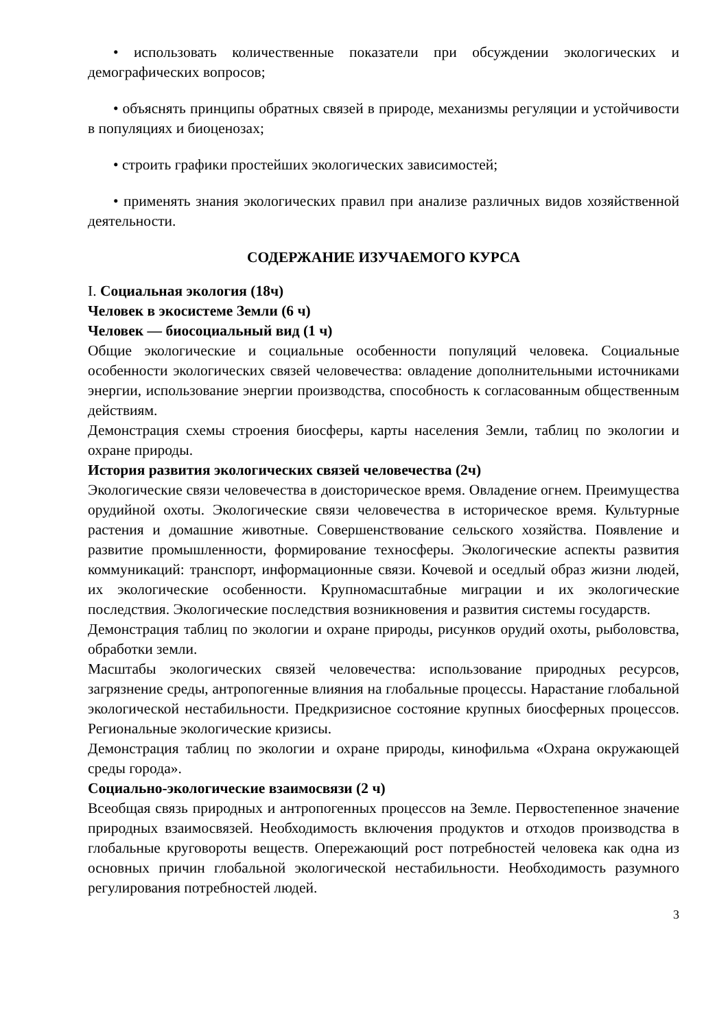• использовать количественные показатели при обсуждении экологических и демографических вопросов;
• объяснять принципы обратных связей в природе, механизмы регуляции и устойчивости в популяциях и биоценозах;
• строить графики простейших экологических зависимостей;
• применять знания экологических правил при анализе различных видов хозяйственной деятельности.
СОДЕРЖАНИЕ ИЗУЧАЕМОГО КУРСА
I. Социальная экология (18ч)
Человек в экосистеме Земли (6 ч)
Человек — биосоциальный вид (1 ч)
Общие экологические и социальные особенности популяций человека. Социальные особенности экологических связей человечества: овладение дополнительными источниками энергии, использование энергии производства, способность к согласованным общественным действиям.
Демонстрация схемы строения биосферы, карты населения Земли, таблиц по экологии и охране природы.
История развития экологических связей человечества (2ч)
Экологические связи человечества в доисторическое время. Овладение огнем. Преимущества орудийной охоты. Экологические связи человечества в историческое время. Культурные растения и домашние животные. Совершенствование сельского хозяйства. Появление и развитие промышленности, формирование техносферы. Экологические аспекты развития коммуникаций: транспорт, информационные связи. Кочевой и оседлый образ жизни людей, их экологические особенности. Крупномасштабные миграции и их экологические последствия. Экологические последствия возникновения и развития системы государств.
Демонстрация таблиц по экологии и охране природы, рисунков орудий охоты, рыболовства, обработки земли.
Масштабы экологических связей человечества: использование природных ресурсов, загрязнение среды, антропогенные влияния на глобальные процессы. Нарастание глобальной экологической нестабильности. Предкризисное состояние крупных биосферных процессов. Региональные экологические кризисы.
Демонстрация таблиц по экологии и охране природы, кинофильма «Охрана окружающей среды города».
Социально-экологические взаимосвязи (2 ч)
Всеобщая связь природных и антропогенных процессов на Земле. Первостепенное значение природных взаимосвязей. Необходимость включения продуктов и отходов производства в глобальные круговороты веществ. Опережающий рост потребностей человека как одна из основных причин глобальной экологической нестабильности. Необходимость разумного регулирования потребностей людей.
3